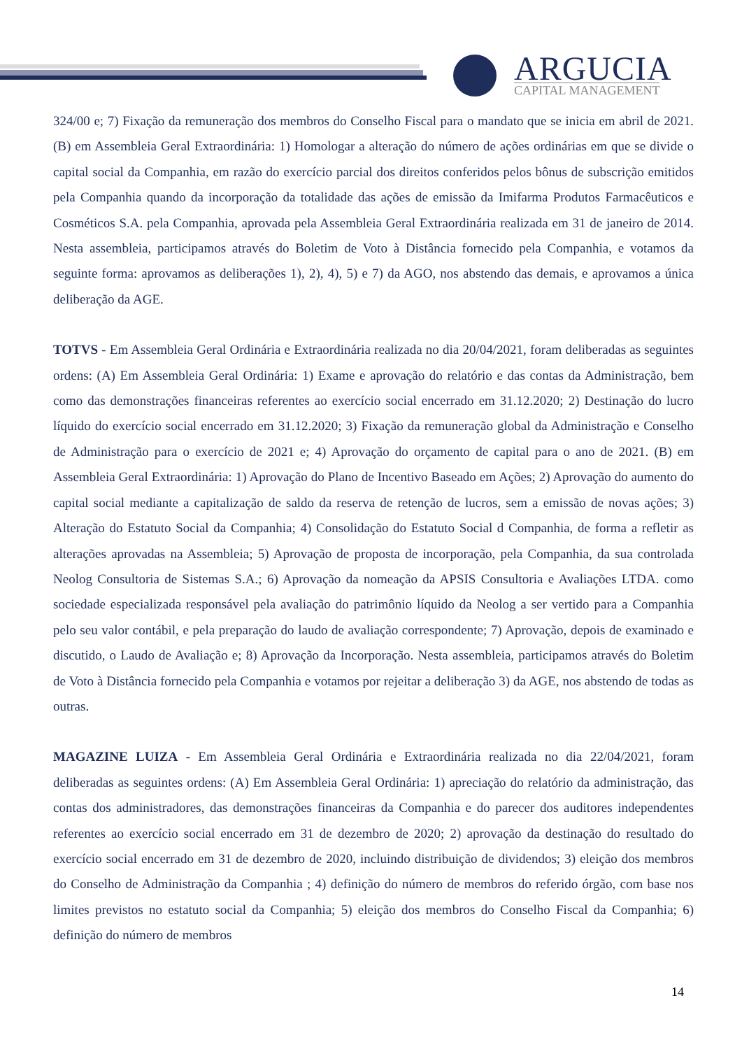ARGUCIA
CAPITAL MANAGEMENT
324/00 e; 7) Fixação da remuneração dos membros do Conselho Fiscal para o mandato que se inicia em abril de 2021. (B) em Assembleia Geral Extraordinária: 1) Homologar a alteração do número de ações ordinárias em que se divide o capital social da Companhia, em razão do exercício parcial dos direitos conferidos pelos bônus de subscrição emitidos pela Companhia quando da incorporação da totalidade das ações de emissão da Imifarma Produtos Farmacêuticos e Cosméticos S.A. pela Companhia, aprovada pela Assembleia Geral Extraordinária realizada em 31 de janeiro de 2014. Nesta assembleia, participamos através do Boletim de Voto à Distância fornecido pela Companhia, e votamos da seguinte forma: aprovamos as deliberações 1), 2), 4), 5) e 7) da AGO, nos abstendo das demais, e aprovamos a única deliberação da AGE.
TOTVS - Em Assembleia Geral Ordinária e Extraordinária realizada no dia 20/04/2021, foram deliberadas as seguintes ordens: (A) Em Assembleia Geral Ordinária: 1) Exame e aprovação do relatório e das contas da Administração, bem como das demonstrações financeiras referentes ao exercício social encerrado em 31.12.2020; 2) Destinação do lucro líquido do exercício social encerrado em 31.12.2020; 3) Fixação da remuneração global da Administração e Conselho de Administração para o exercício de 2021 e; 4) Aprovação do orçamento de capital para o ano de 2021. (B) em Assembleia Geral Extraordinária: 1) Aprovação do Plano de Incentivo Baseado em Ações; 2) Aprovação do aumento do capital social mediante a capitalização de saldo da reserva de retenção de lucros, sem a emissão de novas ações; 3) Alteração do Estatuto Social da Companhia; 4) Consolidação do Estatuto Social d Companhia, de forma a refletir as alterações aprovadas na Assembleia; 5) Aprovação de proposta de incorporação, pela Companhia, da sua controlada Neolog Consultoria de Sistemas S.A.; 6) Aprovação da nomeação da APSIS Consultoria e Avaliações LTDA. como sociedade especializada responsável pela avaliação do patrimônio líquido da Neolog a ser vertido para a Companhia pelo seu valor contábil, e pela preparação do laudo de avaliação correspondente; 7) Aprovação, depois de examinado e discutido, o Laudo de Avaliação e; 8) Aprovação da Incorporação. Nesta assembleia, participamos através do Boletim de Voto à Distância fornecido pela Companhia e votamos por rejeitar a deliberação 3) da AGE, nos abstendo de todas as outras.
MAGAZINE LUIZA - Em Assembleia Geral Ordinária e Extraordinária realizada no dia 22/04/2021, foram deliberadas as seguintes ordens: (A) Em Assembleia Geral Ordinária: 1) apreciação do relatório da administração, das contas dos administradores, das demonstrações financeiras da Companhia e do parecer dos auditores independentes referentes ao exercício social encerrado em 31 de dezembro de 2020; 2) aprovação da destinação do resultado do exercício social encerrado em 31 de dezembro de 2020, incluindo distribuição de dividendos; 3) eleição dos membros do Conselho de Administração da Companhia ; 4) definição do número de membros do referido órgão, com base nos limites previstos no estatuto social da Companhia; 5) eleição dos membros do Conselho Fiscal da Companhia; 6) definição do número de membros
14